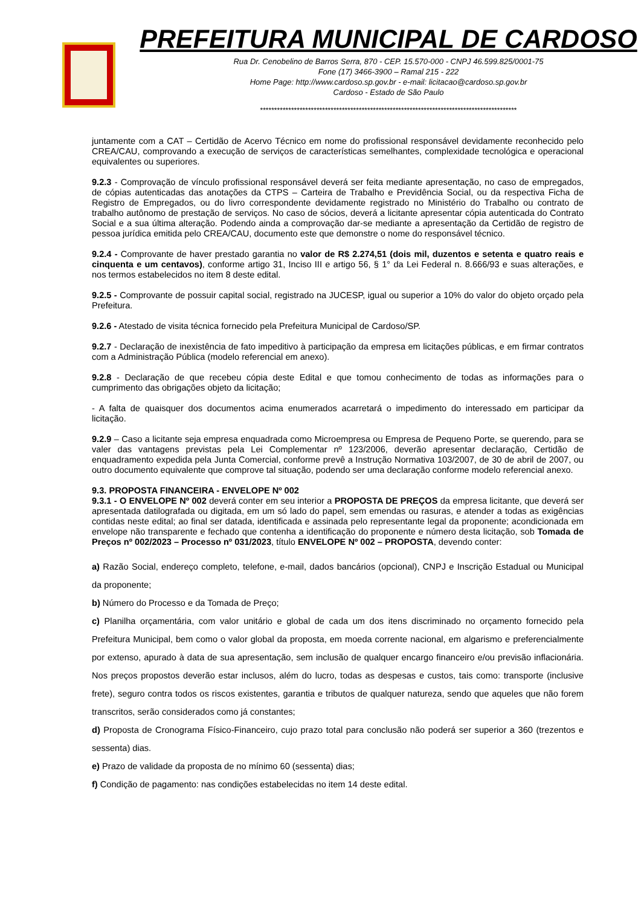PREFEITURA MUNICIPAL DE CARDOSO
Rua Dr. Cenobelino de Barros Serra, 870 - CEP. 15.570-000 - CNPJ 46.599.825/0001-75
Fone (17) 3466-3900 – Ramal 215 - 222
Home Page: http://www.cardoso.sp.gov.br - e-mail: licitacao@cardoso.sp.gov.br
Cardoso - Estado de São Paulo
*******************************************************************************************
juntamente com a CAT – Certidão de Acervo Técnico em nome do profissional responsável devidamente reconhecido pelo CREA/CAU, comprovando a execução de serviços de características semelhantes, complexidade tecnológica e operacional equivalentes ou superiores.
9.2.3 - Comprovação de vínculo profissional responsável deverá ser feita mediante apresentação, no caso de empregados, de cópias autenticadas das anotações da CTPS – Carteira de Trabalho e Previdência Social, ou da respectiva Ficha de Registro de Empregados, ou do livro correspondente devidamente registrado no Ministério do Trabalho ou contrato de trabalho autônomo de prestação de serviços. No caso de sócios, deverá a licitante apresentar cópia autenticada do Contrato Social e a sua última alteração. Podendo ainda a comprovação dar-se mediante a apresentação da Certidão de registro de pessoa jurídica emitida pelo CREA/CAU, documento este que demonstre o nome do responsável técnico.
9.2.4 - Comprovante de haver prestado garantia no valor de R$ 2.274,51 (dois mil, duzentos e setenta e quatro reais e cinquenta e um centavos), conforme artigo 31, Inciso III e artigo 56, § 1° da Lei Federal n. 8.666/93 e suas alterações, e nos termos estabelecidos no item 8 deste edital.
9.2.5 - Comprovante de possuir capital social, registrado na JUCESP, igual ou superior a 10% do valor do objeto orçado pela Prefeitura.
9.2.6 - Atestado de visita técnica fornecido pela Prefeitura Municipal de Cardoso/SP.
9.2.7 - Declaração de inexistência de fato impeditivo à participação da empresa em licitações públicas, e em firmar contratos com a Administração Pública (modelo referencial em anexo).
9.2.8 - Declaração de que recebeu cópia deste Edital e que tomou conhecimento de todas as informações para o cumprimento das obrigações objeto da licitação;
- A falta de quaisquer dos documentos acima enumerados acarretará o impedimento do interessado em participar da licitação.
9.2.9 – Caso a licitante seja empresa enquadrada como Microempresa ou Empresa de Pequeno Porte, se querendo, para se valer das vantagens previstas pela Lei Complementar nº 123/2006, deverão apresentar declaração, Certidão de enquadramento expedida pela Junta Comercial, conforme prevê a Instrução Normativa 103/2007, de 30 de abril de 2007, ou outro documento equivalente que comprove tal situação, podendo ser uma declaração conforme modelo referencial anexo.
9.3. PROPOSTA FINANCEIRA - ENVELOPE Nº 002
9.3.1 - O ENVELOPE Nº 002 deverá conter em seu interior a PROPOSTA DE PREÇOS da empresa licitante, que deverá ser apresentada datilografada ou digitada, em um só lado do papel, sem emendas ou rasuras, e atender a todas as exigências contidas neste edital; ao final ser datada, identificada e assinada pelo representante legal da proponente; acondicionada em envelope não transparente e fechado que contenha a identificação do proponente e número desta licitação, sob Tomada de Preços nº 002/2023 – Processo nº 031/2023, título ENVELOPE Nº 002 – PROPOSTA, devendo conter:
a) Razão Social, endereço completo, telefone, e-mail, dados bancários (opcional), CNPJ e Inscrição Estadual ou Municipal da proponente;
b) Número do Processo e da Tomada de Preço;
c) Planilha orçamentária, com valor unitário e global de cada um dos itens discriminado no orçamento fornecido pela Prefeitura Municipal, bem como o valor global da proposta, em moeda corrente nacional, em algarismo e preferencialmente por extenso, apurado à data de sua apresentação, sem inclusão de qualquer encargo financeiro e/ou previsão inflacionária. Nos preços propostos deverão estar inclusos, além do lucro, todas as despesas e custos, tais como: transporte (inclusive frete), seguro contra todos os riscos existentes, garantia e tributos de qualquer natureza, sendo que aqueles que não forem transcritos, serão considerados como já constantes;
d) Proposta de Cronograma Físico-Financeiro, cujo prazo total para conclusão não poderá ser superior a 360 (trezentos e sessenta) dias.
e) Prazo de validade da proposta de no mínimo 60 (sessenta) dias;
f) Condição de pagamento: nas condições estabelecidas no item 14 deste edital.